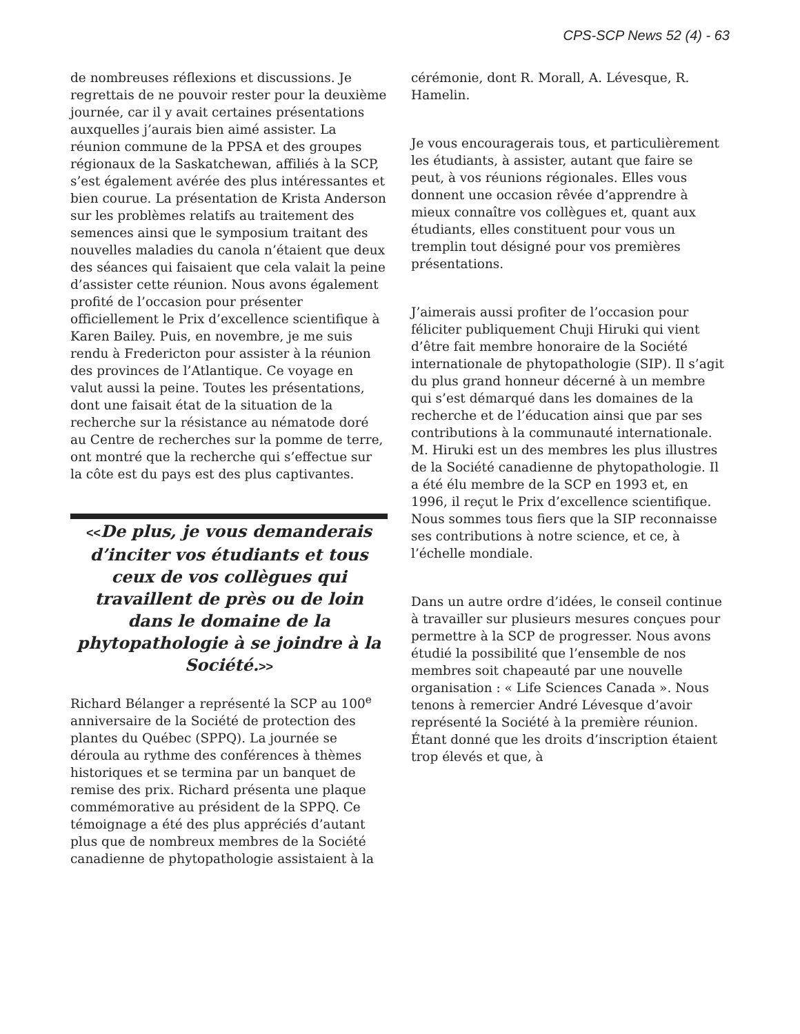CPS-SCP News 52 (4) - 63
de nombreuses réflexions et discussions. Je regrettais de ne pouvoir rester pour la deuxième journée, car il y avait certaines présentations auxquelles j’aurais bien aimé assister. La réunion commune de la PPSA et des groupes régionaux de la Saskatchewan, affiliés à la SCP, s’est également avérée des plus intéressantes et bien courue. La présentation de Krista Anderson sur les problèmes relatifs au traitement des semences ainsi que le symposium traitant des nouvelles maladies du canola n’étaient que deux des séances qui faisaient que cela valait la peine d’assister cette réunion. Nous avons également profité de l’occasion pour présenter officiellement le Prix d’excellence scientifique à Karen Bailey. Puis, en novembre, je me suis rendu à Fredericton pour assister à la réunion des provinces de l’Atlantique. Ce voyage en valut aussi la peine. Toutes les présentations, dont une faisait état de la situation de la recherche sur la résistance au nématode doré au Centre de recherches sur la pomme de terre, ont montré que la recherche qui s’effectue sur la côte est du pays est des plus captivantes.
<<De plus, je vous demanderais d’inciter vos étudiants et tous ceux de vos collègues qui travaillent de près ou de loin dans le domaine de la phytopathologie à se joindre à la Société.>>
Richard Bélanger a représenté la SCP au 100<sup>e</sup> anniversaire de la Société de protection des plantes du Québec (SPPQ). La journée se déroula au rythme des conférences à thèmes historiques et se termina par un banquet de remise des prix. Richard présenta une plaque commémorative au président de la SPPQ. Ce témoignage a été des plus appréciés d’autant plus que de nombreux membres de la Société canadienne de phytopathologie assistaient à la
cérémonie, dont R. Morall, A. Lévesque, R. Hamelin.
Je vous encouragerais tous, et particulièrement les étudiants, à assister, autant que faire se peut, à vos réunions régionales. Elles vous donnent une occasion rêvée d’apprendre à mieux connaître vos collègues et, quant aux étudiants, elles constituent pour vous un tremplin tout désigné pour vos premières présentations.
J’aimerais aussi profiter de l’occasion pour féliciter publiquement Chuji Hiruki qui vient d’être fait membre honoraire de la Société internationale de phytopathologie (SIP). Il s’agit du plus grand honneur décerné à un membre qui s’est démarqué dans les domaines de la recherche et de l’éducation ainsi que par ses contributions à la communauté internationale. M. Hiruki est un des membres les plus illustres de la Société canadienne de phytopathologie. Il a été élu membre de la SCP en 1993 et, en 1996, il reçut le Prix d’excellence scientifique. Nous sommes tous fiers que la SIP reconnaisse ses contributions à notre science, et ce, à l’échelle mondiale.
Dans un autre ordre d’idées, le conseil continue à travailler sur plusieurs mesures conçues pour permettre à la SCP de progresser. Nous avons étudié la possibilité que l’ensemble de nos membres soit chapeauté par une nouvelle organisation : « Life Sciences Canada ». Nous tenons à remercier André Lévesque d’avoir représenté la Société à la première réunion. Étant donné que les droits d’inscription étaient trop élevés et que, à